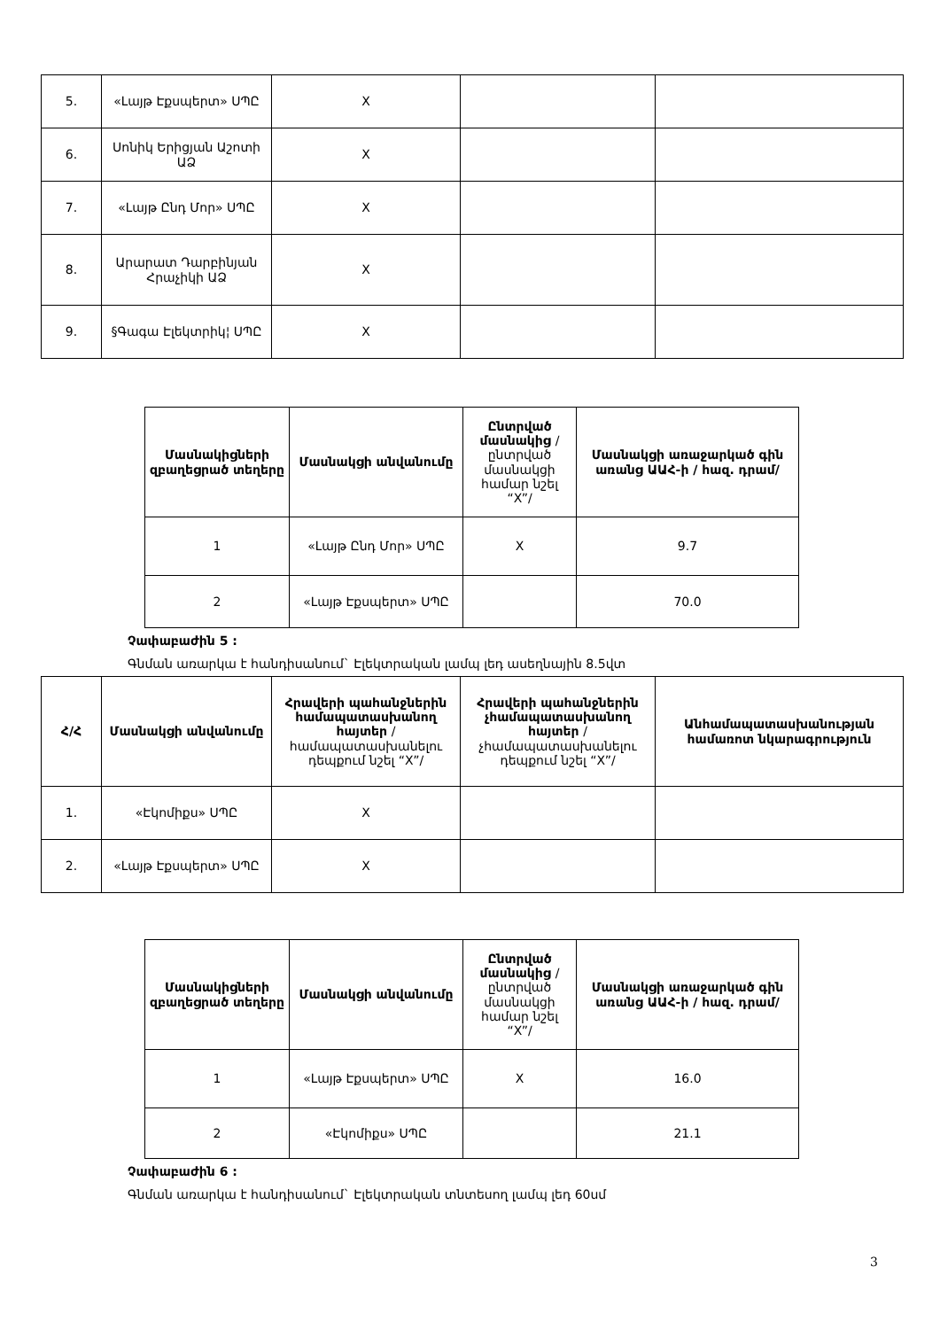| 5. | «Լայթ Էքսպերտ» ՍՊԸ | X | | |
| 6. | Սոնիկ Երիցյան Աշոտի ԱՁ | X | | |
| 7. | «Լայթ Ընդ Մոր» ՍՊԸ | X | | |
| 8. | Արարատ Դարբինյան Հրաչիկի ԱՁ | X | | |
| 9. | §Գագա Էլեկտրիկ¦ ՍՊԸ | X | | |
| Մասնակիցների զբաղեցրած տեղերը | Մասնակցի անվանումը | Ընտրված մասնակից /ընտրված մասնակցի համար նշել “X”/ | Մասնակցի առաջարկած գին առանց ԱԱՀ-ի / հազ. դրամ/ |
| --- | --- | --- | --- |
| 1 | «Լայթ Ընդ Մոր» ՍՊԸ | X | 9.7 |
| 2 | «Լայթ Էքսպերտ» ՍՊԸ | | 70.0 |
Չափաբաժին 5 :
Գնման առարկա է հանդիսանում` Էլեկտրական լամպ լեդ ասեղնային 8.5վտ
| Հ/Հ | Մասնակցի անվանումը | Հրավերի պահանջներին համապատասխանող հայտեր /համապատասխանելու դեպքում նշել “X”/ | Հրավերի պահանջներին չհամապատասխանող հայտեր /չհամապատասխանելու դեպքում նշել “X”/ | Անհամապատասխանության համառոտ նկարագրություն |
| --- | --- | --- | --- | --- |
| 1. | «Էկոմիքս» ՍՊԸ | X | | |
| 2. | «Լայթ Էքսպերտ» ՍՊԸ | X | | |
| Մասնակիցների զբաղեցրած տեղերը | Մասնակցի անվանումը | Ընտրված մասնակից /ընտրված մասնակցի համար նշել “X”/ | Մասնակցի առաջարկած գին առանց ԱԱՀ-ի / հազ. դրամ/ |
| --- | --- | --- | --- |
| 1 | «Լայթ Էքսպերտ» ՍՊԸ | X | 16.0 |
| 2 | «Էկոմիքս» ՍՊԸ | | 21.1 |
Չափաբաժին 6 :
Գնման առարկա է հանդիսանում` Էլեկտրական տնտեսող լամպ լեդ 60սմ
3